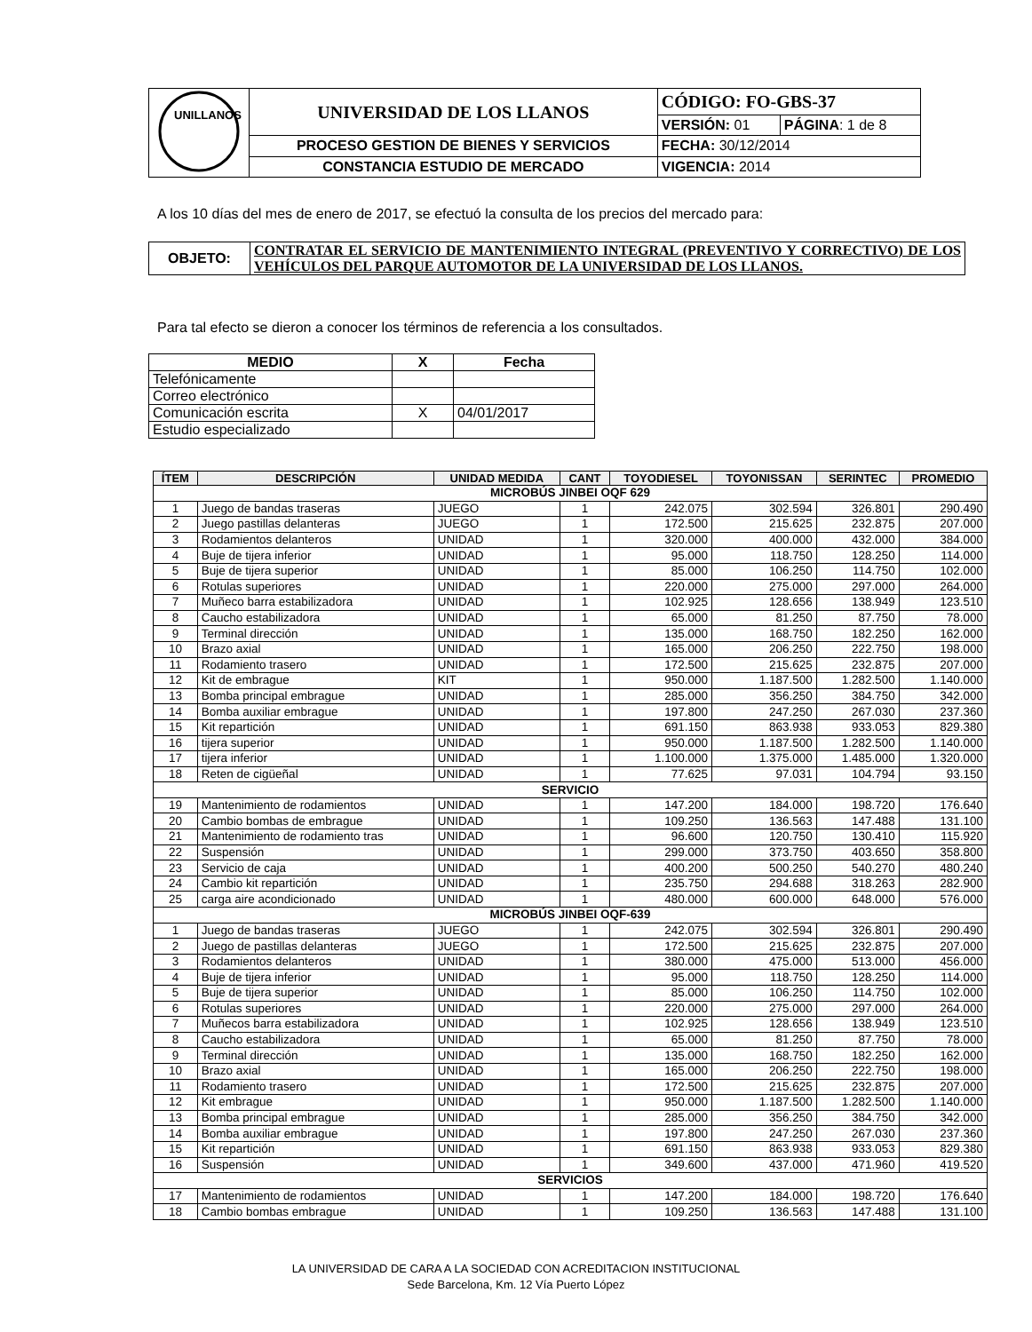| UNILLANOS | UNIVERSIDAD DE LOS LLANOS | CÓDIGO: FO-GBS-37 | |
| | | VERSIÓN: 01 | PÁGINA : 1 de 8 |
| | PROCESO GESTION DE BIENES Y SERVICIOS | FECHA: 30/12/2014 | |
| | CONSTANCIA ESTUDIO DE MERCADO | VIGENCIA: 2014 | |
A los 10 días del mes de enero de 2017, se efectuó la consulta de los precios del mercado para:
| OBJETO: | CONTRATAR EL SERVICIO DE MANTENIMIENTO INTEGRAL (PREVENTIVO Y CORRECTIVO) DE LOS VEHÍCULOS DEL PARQUE AUTOMOTOR DE LA UNIVERSIDAD DE LOS LLANOS. |
Para tal efecto se dieron a conocer los términos de referencia a los consultados.
| MEDIO | X | Fecha |
| --- | --- | --- |
| Telefónicamente | | |
| Correo electrónico | | |
| Comunicación escrita | X | 04/01/2017 |
| Estudio especializado | | |
| ÍTEM | DESCRIPCIÓN | UNIDAD MEDIDA | CANT | TOYODIESEL | TOYONISSAN | SERINTEC | PROMEDIO |
| --- | --- | --- | --- | --- | --- | --- | --- |
| MICROBÚS JINBEI OQF 629 | | | | | | | |
| 1 | Juego de bandas traseras | JUEGO | 1 | 242.075 | 302.594 | 326.801 | 290.490 |
| 2 | Juego pastillas delanteras | JUEGO | 1 | 172.500 | 215.625 | 232.875 | 207.000 |
| 3 | Rodamientos delanteros | UNIDAD | 1 | 320.000 | 400.000 | 432.000 | 384.000 |
| 4 | Buje de tijera inferior | UNIDAD | 1 | 95.000 | 118.750 | 128.250 | 114.000 |
| 5 | Buje de tijera superior | UNIDAD | 1 | 85.000 | 106.250 | 114.750 | 102.000 |
| 6 | Rotulas superiores | UNIDAD | 1 | 220.000 | 275.000 | 297.000 | 264.000 |
| 7 | Muñeco barra estabilizadora | UNIDAD | 1 | 102.925 | 128.656 | 138.949 | 123.510 |
| 8 | Caucho estabilizadora | UNIDAD | 1 | 65.000 | 81.250 | 87.750 | 78.000 |
| 9 | Terminal dirección | UNIDAD | 1 | 135.000 | 168.750 | 182.250 | 162.000 |
| 10 | Brazo axial | UNIDAD | 1 | 165.000 | 206.250 | 222.750 | 198.000 |
| 11 | Rodamiento trasero | UNIDAD | 1 | 172.500 | 215.625 | 232.875 | 207.000 |
| 12 | Kit de embrague | KIT | 1 | 950.000 | 1.187.500 | 1.282.500 | 1.140.000 |
| 13 | Bomba principal embrague | UNIDAD | 1 | 285.000 | 356.250 | 384.750 | 342.000 |
| 14 | Bomba auxiliar embrague | UNIDAD | 1 | 197.800 | 247.250 | 267.030 | 237.360 |
| 15 | Kit repartición | UNIDAD | 1 | 691.150 | 863.938 | 933.053 | 829.380 |
| 16 | tijera superior | UNIDAD | 1 | 950.000 | 1.187.500 | 1.282.500 | 1.140.000 |
| 17 | tijera inferior | UNIDAD | 1 | 1.100.000 | 1.375.000 | 1.485.000 | 1.320.000 |
| 18 | Reten de cigüeñal | UNIDAD | 1 | 77.625 | 97.031 | 104.794 | 93.150 |
| SERVICIO | | | | | | | |
| 19 | Mantenimiento de rodamientos | UNIDAD | 1 | 147.200 | 184.000 | 198.720 | 176.640 |
| 20 | Cambio bombas de embrague | UNIDAD | 1 | 109.250 | 136.563 | 147.488 | 131.100 |
| 21 | Mantenimiento de rodamiento tras | UNIDAD | 1 | 96.600 | 120.750 | 130.410 | 115.920 |
| 22 | Suspensión | UNIDAD | 1 | 299.000 | 373.750 | 403.650 | 358.800 |
| 23 | Servicio de caja | UNIDAD | 1 | 400.200 | 500.250 | 540.270 | 480.240 |
| 24 | Cambio kit repartición | UNIDAD | 1 | 235.750 | 294.688 | 318.263 | 282.900 |
| 25 | carga aire acondicionado | UNIDAD | 1 | 480.000 | 600.000 | 648.000 | 576.000 |
| MICROBÚS JINBEI OQF-639 | | | | | | | |
| 1 | Juego de bandas traseras | JUEGO | 1 | 242.075 | 302.594 | 326.801 | 290.490 |
| 2 | Juego de pastillas delanteras | JUEGO | 1 | 172.500 | 215.625 | 232.875 | 207.000 |
| 3 | Rodamientos delanteros | UNIDAD | 1 | 380.000 | 475.000 | 513.000 | 456.000 |
| 4 | Buje de tijera inferior | UNIDAD | 1 | 95.000 | 118.750 | 128.250 | 114.000 |
| 5 | Buje de tijera superior | UNIDAD | 1 | 85.000 | 106.250 | 114.750 | 102.000 |
| 6 | Rotulas superiores | UNIDAD | 1 | 220.000 | 275.000 | 297.000 | 264.000 |
| 7 | Muñecos barra estabilizadora | UNIDAD | 1 | 102.925 | 128.656 | 138.949 | 123.510 |
| 8 | Caucho estabilizadora | UNIDAD | 1 | 65.000 | 81.250 | 87.750 | 78.000 |
| 9 | Terminal dirección | UNIDAD | 1 | 135.000 | 168.750 | 182.250 | 162.000 |
| 10 | Brazo axial | UNIDAD | 1 | 165.000 | 206.250 | 222.750 | 198.000 |
| 11 | Rodamiento trasero | UNIDAD | 1 | 172.500 | 215.625 | 232.875 | 207.000 |
| 12 | Kit embrague | UNIDAD | 1 | 950.000 | 1.187.500 | 1.282.500 | 1.140.000 |
| 13 | Bomba principal embrague | UNIDAD | 1 | 285.000 | 356.250 | 384.750 | 342.000 |
| 14 | Bomba auxiliar embrague | UNIDAD | 1 | 197.800 | 247.250 | 267.030 | 237.360 |
| 15 | Kit repartición | UNIDAD | 1 | 691.150 | 863.938 | 933.053 | 829.380 |
| 16 | Suspensión | UNIDAD | 1 | 349.600 | 437.000 | 471.960 | 419.520 |
| SERVICIOS | | | | | | | |
| 17 | Mantenimiento de rodamientos | UNIDAD | 1 | 147.200 | 184.000 | 198.720 | 176.640 |
| 18 | Cambio bombas embrague | UNIDAD | 1 | 109.250 | 136.563 | 147.488 | 131.100 |
LA UNIVERSIDAD DE CARA A LA SOCIEDAD CON ACREDITACION INSTITUCIONAL
Sede Barcelona, Km. 12 Vía Puerto López